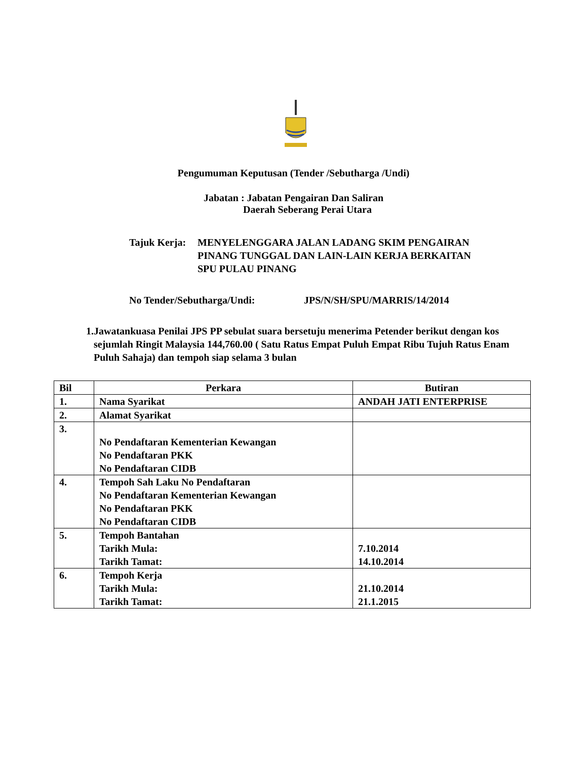Pengumuman Keputusan (Tender /Sebutharga /Undi)
Jabatan : Jabatan Pengairan Dan Saliran
Daerah Seberang Perai Utara
Tajuk Kerja:
MENYELENGGARA JALAN LADANG SKIM PENGAIRAN
PINANG TUNGGAL DAN LAIN-LAIN KERJA BERKAITAN
SPU PULAU PINANG
No Tender/Sebutharga/Undi: JPS/N/SH/SPU/MARRIS/14/2014
1. Jawatankuasa Penilai JPS PP sebulat suara bersetuju menerima Petender berikut dengan kos sejumlah Ringit Malaysia 144,760.00 ( Satu Ratus Empat Puluh Empat Ribu Tujuh Ratus Enam Puluh Sahaja) dan tempoh siap selama 3 bulan
| Bil | Perkara | Butiran |
| --- | --- | --- |
| 1. | Nama Syarikat | ANDAH JATI ENTERPRISE |
| 2. | Alamat Syarikat | |
| 3. | No Pendaftaran Kementerian Kewangan No Pendaftaran PKK No Pendaftaran CIDB | |
| 4. | Tempoh Sah Laku No Pendaftaran No Pendaftaran Kementerian Kewangan No Pendaftaran PKK No Pendaftaran CIDB | |
| 5. | Tempoh Bantahan Tarikh Mula: Tarikh Tamat: | 7.10.2014 14.10.2014 |
| 6. | Tempoh Kerja Tarikh Mula: Tarikh Tamat: | 21.10.2014 21.1.2015 |